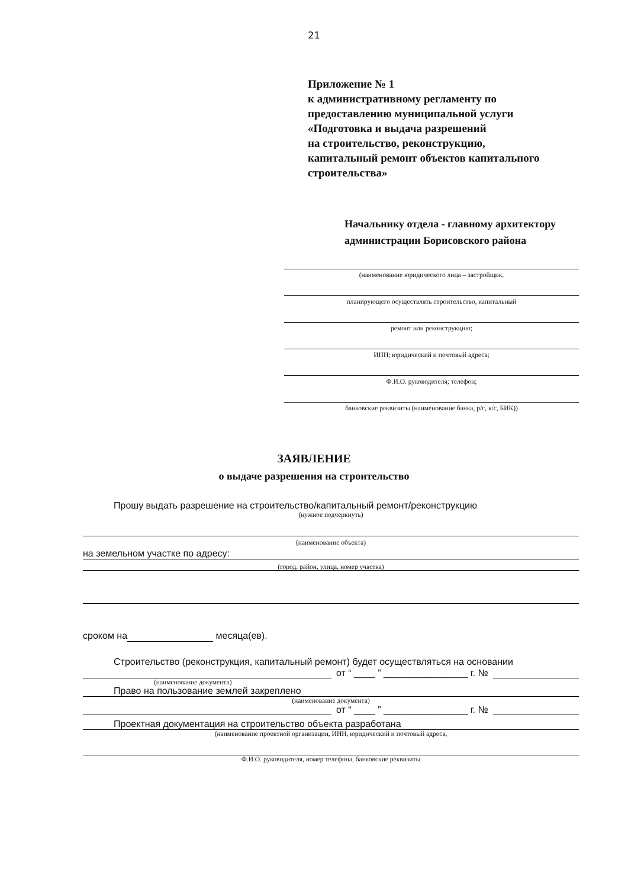21
Приложение № 1
к административному регламенту по
предоставлению муниципальной услуги
«Подготовка и выдача разрешений
на строительство, реконструкцию,
капитальный ремонт объектов капитального
строительства»
Начальнику отдела - главному архитектору
администрации Борисовского района
(наименование юридического лица – застройщик,
планирующего осуществлять строительство, капитальный
ремонт или реконструкцию;
ИНН; юридический и почтовый адреса;
Ф.И.О. руководителя; телефон;
банковские реквизиты (наименование банка, р/с, к/с, БИК))
ЗАЯВЛЕНИЕ
о выдаче разрешения на строительство
Прошу выдать разрешение на строительство/капитальный ремонт/реконструкцию
(нужное подчеркнуть)
(наименование объекта)
на земельном участке по адресу:
(город, район, улица, номер участка)
сроком на месяца(ев).
Строительство (реконструкция, капитальный ремонт) будет осуществляться на основании
от “ ____ ” ________________ г. №
(наименование документа)
Право на пользование землей закреплено
(наименование документа)
от “ ____ ” ________________ г. №
Проектная документация на строительство объекта разработана
(наименование проектной организации, ИНН, юридический и почтовый адреса,
Ф.И.О. руководителя, номер телефона, банковские реквизиты